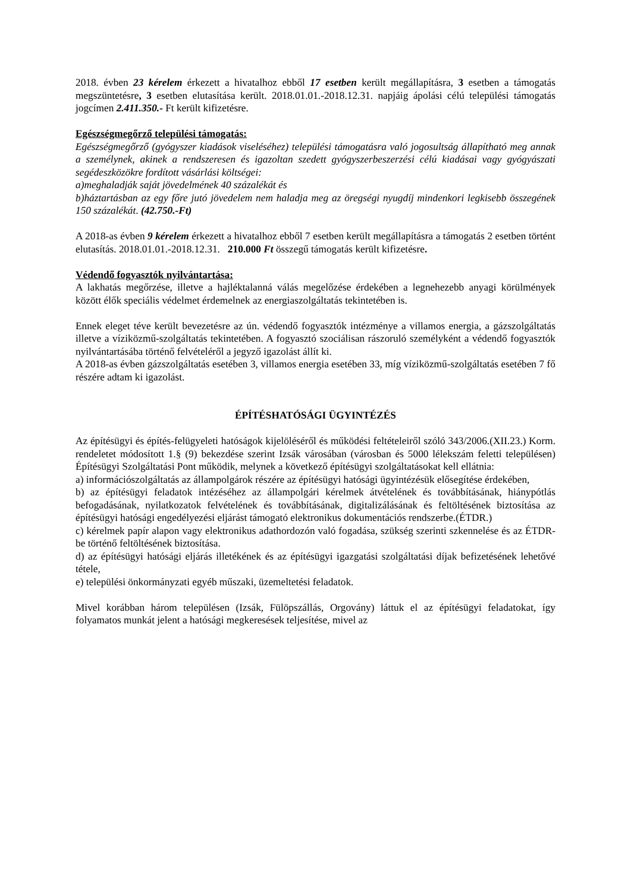2018. évben 23 kérelem érkezett a hivatalhoz ebből 17 esetben került megállapításra, 3 esetben a támogatás megszüntetésre, 3 esetben elutasítása került. 2018.01.01.-2018.12.31. napjáig ápolási célú települési támogatás jogcímen 2.411.350.- Ft került kifizetésre.
Egészségmegőrző települési támogatás:
Egészségmegőrző (gyógyszer kiadások viseléséhez) települési támogatásra való jogosultság állapítható meg annak a személynek, akinek a rendszeresen és igazoltan szedett gyógyszerbeszerzési célú kiadásai vagy gyógyászati segédeszközökre fordított vásárlási költségei:
a)meghaladják saját jövedelmének 40 százalékát és
b)háztartásban az egy főre jutó jövedelem nem haladja meg az öregségi nyugdíj mindenkori legkisebb összegének 150 százalékát. (42.750.-Ft)
A 2018-as évben 9 kérelem érkezett a hivatalhoz ebből 7 esetben került megállapításra a támogatás 2 esetben történt elutasítás. 2018.01.01.-2018.12.31. 210.000 Ft összegű támogatás került kifizetésre.
Védendő fogyasztók nyilvántartása:
A lakhatás megőrzése, illetve a hajléktalanná válás megelőzése érdekében a legnehezebb anyagi körülmények között élők speciális védelmet érdemelnek az energiaszolgáltatás tekintetében is.
Ennek eleget téve került bevezetésre az ún. védendő fogyasztók intézménye a villamos energia, a gázszolgáltatás illetve a víziközmű-szolgáltatás tekintetében. A fogyasztó szociálisan rászoruló személyként a védendő fogyasztók nyilvántartásába történő felvételéről a jegyző igazolást állít ki.
A 2018-as évben gázszolgáltatás esetében 3, villamos energia esetében 33, míg víziközmű-szolgáltatás esetében 7 fő részére adtam ki igazolást.
ÉPÍTÉSHATÓSÁGI ÜGYINTÉZÉS
Az építésügyi és építés-felügyeleti hatóságok kijelöléséről és működési feltételeiről szóló 343/2006.(XII.23.) Korm. rendeletet módosított 1.§ (9) bekezdése szerint Izsák városában (városban és 5000 lélekszám feletti településen) Építésügyi Szolgáltatási Pont működik, melynek a következő építésügyi szolgáltatásokat kell ellátnia:
a) információszolgáltatás az állampolgárok részére az építésügyi hatósági ügyintézésük elősegítése érdekében,
b) az építésügyi feladatok intézéséhez az állampolgári kérelmek átvételének és továbbításának, hiánypótlás befogadásának, nyilatkozatok felvételének és továbbításának, digitalizálásának és feltöltésének biztosítása az építésügyi hatósági engedélyezési eljárást támogató elektronikus dokumentációs rendszerbe.(ÉTDR.)
c) kérelmek papír alapon vagy elektronikus adathordozón való fogadása, szükség szerinti szkennelése és az ÉTDR-be történő feltöltésének biztosítása.
d) az építésügyi hatósági eljárás illetékének és az építésügyi igazgatási szolgáltatási díjak befizetésének lehetővé tétele,
e) települési önkormányzati egyéb műszaki, üzemeltetési feladatok.
Mivel korábban három településen (Izsák, Fülöpszállás, Orgovány) láttuk el az építésügyi feladatokat, így folyamatos munkát jelent a hatósági megkeresések teljesítése, mivel az